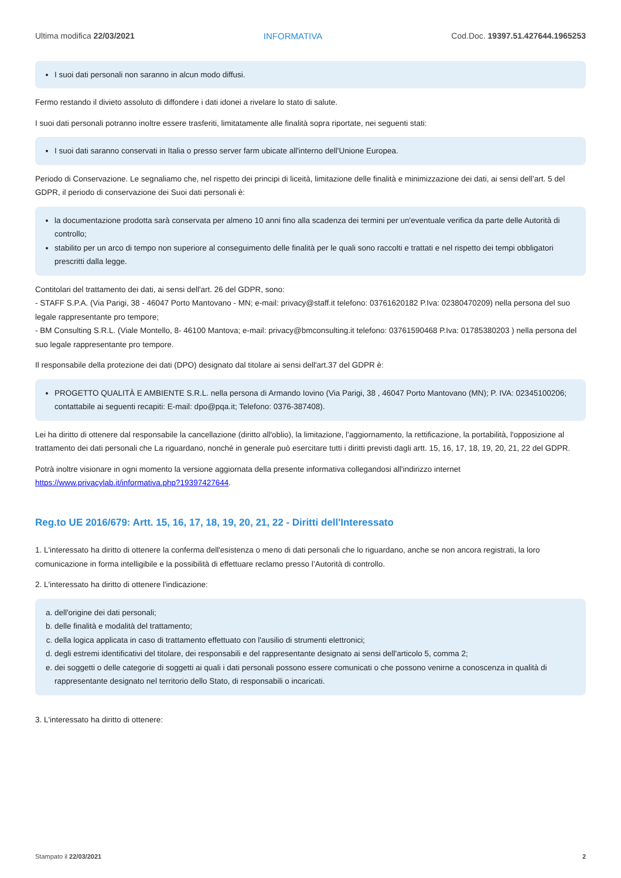Ultima modifica 22/03/2021 INFORMATIVA Cod.Doc. 19397.51.427644.1965253
I suoi dati personali non saranno in alcun modo diffusi.
Fermo restando il divieto assoluto di diffondere i dati idonei a rivelare lo stato di salute.
I suoi dati personali potranno inoltre essere trasferiti, limitatamente alle finalità sopra riportate, nei seguenti stati:
I suoi dati saranno conservati in Italia o presso server farm ubicate all'interno dell'Unione Europea.
Periodo di Conservazione. Le segnaliamo che, nel rispetto dei principi di liceità, limitazione delle finalità e minimizzazione dei dati, ai sensi dell’art. 5 del GDPR, il periodo di conservazione dei Suoi dati personali è:
la documentazione prodotta sarà conservata per almeno 10 anni fino alla scadenza dei termini per un'eventuale verifica da parte delle Autorità di controllo;
stabilito per un arco di tempo non superiore al conseguimento delle finalità per le quali sono raccolti e trattati e nel rispetto dei tempi obbligatori prescritti dalla legge.
Contitolari del trattamento dei dati, ai sensi dell'art. 26 del GDPR, sono:
- STAFF S.P.A. (Via Parigi, 38 - 46047 Porto Mantovano - MN; e-mail: privacy@staff.it telefono: 03761620182 P.Iva: 02380470209) nella persona del suo legale rappresentante pro tempore;
- BM Consulting S.R.L. (Viale Montello, 8- 46100 Mantova; e-mail: privacy@bmconsulting.it telefono: 03761590468 P.Iva: 01785380203 ) nella persona del suo legale rappresentante pro tempore.
Il responsabile della protezione dei dati (DPO) designato dal titolare ai sensi dell'art.37 del GDPR è:
PROGETTO QUALITÀ E AMBIENTE S.R.L. nella persona di Armando Iovino (Via Parigi, 38 , 46047 Porto Mantovano (MN); P. IVA: 02345100206; contattabile ai seguenti recapiti: E-mail: dpo@pqa.it; Telefono: 0376-387408).
Lei ha diritto di ottenere dal responsabile la cancellazione (diritto all'oblio), la limitazione, l'aggiornamento, la rettificazione, la portabilità, l'opposizione al trattamento dei dati personali che La riguardano, nonché in generale può esercitare tutti i diritti previsti dagli artt. 15, 16, 17, 18, 19, 20, 21, 22 del GDPR.
Potrà inoltre visionare in ogni momento la versione aggiornata della presente informativa collegandosi all'indirizzo internet https://www.privacylab.it/informativa.php?19397427644.
Reg.to UE 2016/679: Artt. 15, 16, 17, 18, 19, 20, 21, 22 - Diritti dell'Interessato
1. L'interessato ha diritto di ottenere la conferma dell'esistenza o meno di dati personali che lo riguardano, anche se non ancora registrati, la loro comunicazione in forma intelligibile e la possibilità di effettuare reclamo presso l’Autorità di controllo.
2. L'interessato ha diritto di ottenere l'indicazione:
a. dell'origine dei dati personali;
b. delle finalità e modalità del trattamento;
c. della logica applicata in caso di trattamento effettuato con l'ausilio di strumenti elettronici;
d. degli estremi identificativi del titolare, dei responsabili e del rappresentante designato ai sensi dell'articolo 5, comma 2;
e. dei soggetti o delle categorie di soggetti ai quali i dati personali possono essere comunicati o che possono venirne a conoscenza in qualità di rappresentante designato nel territorio dello Stato, di responsabili o incaricati.
3. L'interessato ha diritto di ottenere:
Stampato il 22/03/2021 2